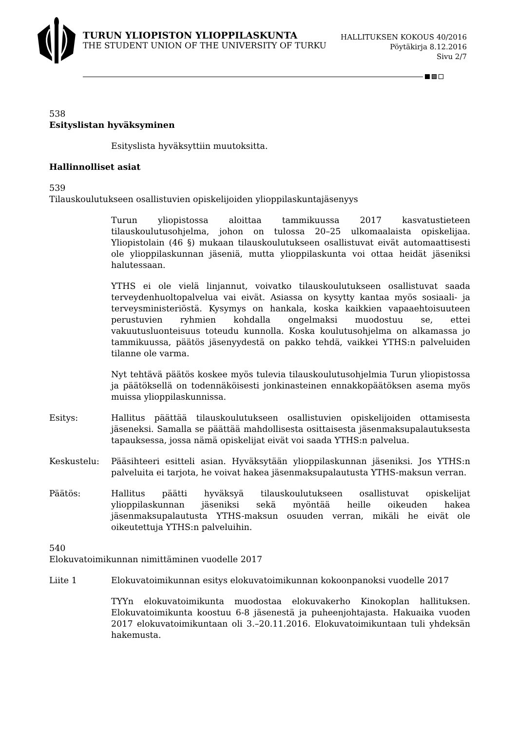TURUN YLIOPISTON YLIOPPILASKUNTA
THE STUDENT UNION OF THE UNIVERSITY OF TURKU
HALLITUKSEN KOKOUS 40/2016
Pöytäkirja 8.12.2016
Sivu 2/7
538
Esityslistan hyväksyminen
Esityslista hyväksyttiin muutoksitta.
Hallinnolliset asiat
539
Tilauskoulutukseen osallistuvien opiskelijoiden ylioppilaskuntajäsenyys
Turun yliopistossa aloittaa tammikuussa 2017 kasvatustieteen tilauskoulutusohjelma, johon on tulossa 20–25 ulkomaalaista opiskelijaa. Yliopistolain (46 §) mukaan tilauskoulutukseen osallistuvat eivät automaattisesti ole ylioppilaskunnan jäseniä, mutta ylioppilaskunta voi ottaa heidät jäseniksi halutessaan.
YTHS ei ole vielä linjannut, voivatko tilauskoulutukseen osallistuvat saada terveydenhuoltopalvelua vai eivät. Asiassa on kysytty kantaa myös sosiaali- ja terveysministeriöstä. Kysymys on hankala, koska kaikkien vapaaehtoisuuteen perustuvien ryhmien kohdalla ongelmaksi muodostuu se, ettei vakuutusluonteisuus toteudu kunnolla. Koska koulutusohjelma on alkamassa jo tammikuussa, päätös jäsenyydestä on pakko tehdä, vaikkei YTHS:n palveluiden tilanne ole varma.
Nyt tehtävä päätös koskee myös tulevia tilauskoulutusohjelmia Turun yliopistossa ja päätöksellä on todennäköisesti jonkinasteinen ennakkopäätöksen asema myös muissa ylioppilaskunnissa.
Esitys: Hallitus päättää tilauskoulutukseen osallistuvien opiskelijoiden ottamisesta jäseneksi. Samalla se päättää mahdollisesta osittaisesta jäsenmaksupalautuksesta tapauksessa, jossa nämä opiskelijat eivät voi saada YTHS:n palvelua.
Keskustelu: Pääsihteeri esitteli asian. Hyväksytään ylioppilaskunnan jäseniksi. Jos YTHS:n palveluita ei tarjota, he voivat hakea jäsenmaksupalautusta YTHS-maksun verran.
Päätös: Hallitus päätti hyväksyä tilauskoulutukseen osallistuvat opiskelijat ylioppilaskunnan jäseniksi sekä myöntää heille oikeuden hakea jäsenmaksupalautusta YTHS-maksun osuuden verran, mikäli he eivät ole oikeutettuja YTHS:n palveluihin.
540
Elokuvatoimikunnan nimittäminen vuodelle 2017
Liite 1 Elokuvatoimikunnan esitys elokuvatoimikunnan kokoonpanoksi vuodelle 2017
TYYn elokuvatoimikunta muodostaa elokuvakerho Kinokoplan hallituksen. Elokuvatoimikunta koostuu 6-8 jäsenestä ja puheenjohtajasta. Hakuaika vuoden 2017 elokuvatoimikuntaan oli 3.–20.11.2016. Elokuvatoimikuntaan tuli yhdeksän hakemusta.